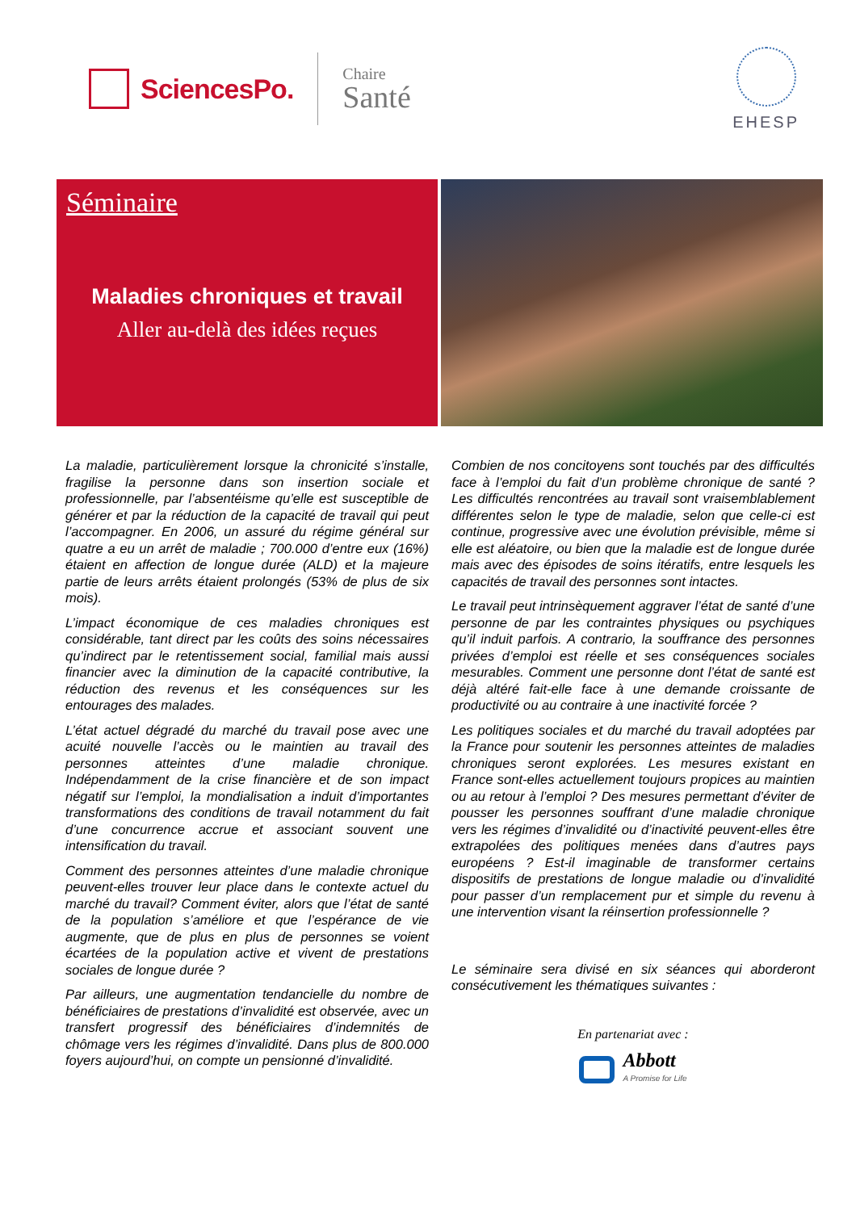SciencesPo.
Chaire
Santé
EHESP
Séminaire
Maladies chroniques et travail
Aller au-delà des idées reçues
La maladie, particulièrement lorsque la chronicité s’installe, fragilise la personne dans son insertion sociale et professionnelle, par l’absentéisme qu’elle est susceptible de générer et par la réduction de la capacité de travail qui peut l’accompagner. En 2006, un assuré du régime général sur quatre a eu un arrêt de maladie ; 700.000 d’entre eux (16%) étaient en affection de longue durée (ALD) et la majeure partie de leurs arrêts étaient prolongés (53% de plus de six mois).
L’impact économique de ces maladies chroniques est considérable, tant direct par les coûts des soins nécessaires qu’indirect par le retentissement social, familial mais aussi financier avec la diminution de la capacité contributive, la réduction des revenus et les conséquences sur les entourages des malades.
L’état actuel dégradé du marché du travail pose avec une acuité nouvelle l’accès ou le maintien au travail des personnes atteintes d’une maladie chronique. Indépendamment de la crise financière et de son impact négatif sur l’emploi, la mondialisation a induit d’importantes transformations des conditions de travail notamment du fait d’une concurrence accrue et associant souvent une intensification du travail.
Comment des personnes atteintes d’une maladie chronique peuvent-elles trouver leur place dans le contexte actuel du marché du travail? Comment éviter, alors que l’état de santé de la population s’améliore et que l’espérance de vie augmente, que de plus en plus de personnes se voient écartées de la population active et vivent de prestations sociales de longue durée ?
Par ailleurs, une augmentation tendancielle du nombre de bénéficiaires de prestations d’invalidité est observée, avec un transfert progressif des bénéficiaires d’indemnités de chômage vers les régimes d’invalidité. Dans plus de 800.000 foyers aujourd’hui, on compte un pensionné d’invalidité.
Combien de nos concitoyens sont touchés par des difficultés face à l’emploi du fait d’un problème chronique de santé ? Les difficultés rencontrées au travail sont vraisemblablement différentes selon le type de maladie, selon que celle-ci est continue, progressive avec une évolution prévisible, même si elle est aléatoire, ou bien que la maladie est de longue durée mais avec des épisodes de soins itératifs, entre lesquels les capacités de travail des personnes sont intactes.
Le travail peut intrinsèquement aggraver l’état de santé d’une personne de par les contraintes physiques ou psychiques qu’il induit parfois. A contrario, la souffrance des personnes privées d’emploi est réelle et ses conséquences sociales mesurables. Comment une personne dont l’état de santé est déjà altéré fait-elle face à une demande croissante de productivité ou au contraire à une inactivité forcée ?
Les politiques sociales et du marché du travail adoptées par la France pour soutenir les personnes atteintes de maladies chroniques seront explorées. Les mesures existant en France sont-elles actuellement toujours propices au maintien ou au retour à l’emploi ? Des mesures permettant d’éviter de pousser les personnes souffrant d’une maladie chronique vers les régimes d’invalidité ou d’inactivité peuvent-elles être extrapolées des politiques menées dans d’autres pays européens ? Est-il imaginable de transformer certains dispositifs de prestations de longue maladie ou d’invalidité pour passer d’un remplacement pur et simple du revenu à une intervention visant la réinsertion professionnelle ?
Le séminaire sera divisé en six séances qui aborderont consécutivement les thématiques suivantes :
En partenariat avec :
Abbott
A Promise for Life